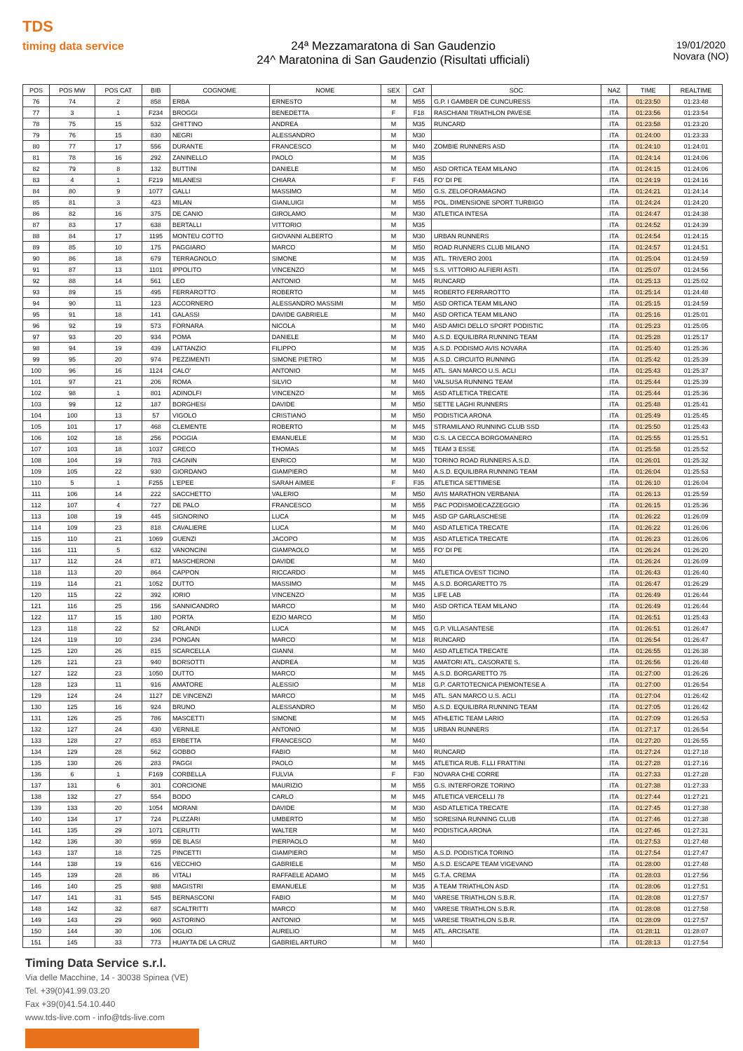TDS
timing data service
24ª Mezzamaratona di San Gaudenzio
24^ Maratonina di San Gaudenzio (Risultati ufficiali)
19/01/2020
Novara (NO)
| POS | POS MW | POS CAT | BIB | COGNOME | NOME | SEX | CAT | SOC | NAZ | TIME | REALTIME |
| --- | --- | --- | --- | --- | --- | --- | --- | --- | --- | --- | --- |
| 76 | 74 | 2 | 858 | ERBA | ERNESTO | M | M55 | G.P. I GAMBER DE CUNCURESS | ITA | 01:23:50 | 01:23:48 |
| 77 | 3 | 1 | F234 | BROGGI | BENEDETTA | F | F18 | RASCHIANI TRIATHLON PAVESE | ITA | 01:23:56 | 01:23:54 |
| 78 | 75 | 15 | 532 | GHITTINO | ANDREA | M | M35 | RUNCARD | ITA | 01:23:58 | 01:23:20 |
| 79 | 76 | 15 | 830 | NEGRI | ALESSANDRO | M | M30 | | ITA | 01:24:00 | 01:23:33 |
| 80 | 77 | 17 | 556 | DURANTE | FRANCESCO | M | M40 | ZOMBIE RUNNERS ASD | ITA | 01:24:10 | 01:24:01 |
| 81 | 78 | 16 | 292 | ZANINELLO | PAOLO | M | M35 | | ITA | 01:24:14 | 01:24:06 |
| 82 | 79 | 8 | 132 | BUTTINI | DANIELE | M | M50 | ASD ORTICA TEAM MILANO | ITA | 01:24:15 | 01:24:06 |
| 83 | 4 | 1 | F219 | MILANESI | CHIARA | F | F45 | FO' DI PE | ITA | 01:24:19 | 01:24:16 |
| 84 | 80 | 9 | 1077 | GALLI | MASSIMO | M | M50 | G.S. ZELOFORAMAGNO | ITA | 01:24:21 | 01:24:14 |
| 85 | 81 | 3 | 423 | MILAN | GIANLUIGI | M | M55 | POL. DIMENSIONE SPORT TURBIGO | ITA | 01:24:24 | 01:24:20 |
| 86 | 82 | 16 | 375 | DE CANIO | GIROLAMO | M | M30 | ATLETICA INTESA | ITA | 01:24:47 | 01:24:38 |
| 87 | 83 | 17 | 638 | BERTALLI | VITTORIO | M | M35 | | ITA | 01:24:52 | 01:24:39 |
| 88 | 84 | 17 | 1195 | MONTEU COTTO | GIOVANNI ALBERTO | M | M30 | URBAN RUNNERS | ITA | 01:24:54 | 01:24:15 |
| 89 | 85 | 10 | 175 | PAGGIARO | MARCO | M | M50 | ROAD RUNNERS CLUB MILANO | ITA | 01:24:57 | 01:24:51 |
| 90 | 86 | 18 | 679 | TERRAGNOLO | SIMONE | M | M35 | ATL. TRIVERO 2001 | ITA | 01:25:04 | 01:24:59 |
| 91 | 87 | 13 | 1101 | IPPOLITO | VINCENZO | M | M45 | S.S. VITTORIO ALFIERI ASTI | ITA | 01:25:07 | 01:24:56 |
| 92 | 88 | 14 | 561 | LEO | ANTONIO | M | M45 | RUNCARD | ITA | 01:25:13 | 01:25:02 |
| 93 | 89 | 15 | 495 | FERRAROTTO | ROBERTO | M | M45 | ROBERTO FERRAROTTO | ITA | 01:25:14 | 01:24:48 |
| 94 | 90 | 11 | 123 | ACCORNERO | ALESSANDRO MASSIMI | M | M50 | ASD ORTICA TEAM MILANO | ITA | 01:25:15 | 01:24:59 |
| 95 | 91 | 18 | 141 | GALASSI | DAVIDE GABRIELE | M | M40 | ASD ORTICA TEAM MILANO | ITA | 01:25:16 | 01:25:01 |
| 96 | 92 | 19 | 573 | FORNARA | NICOLA | M | M40 | ASD AMICI DELLO SPORT PODISTIC | ITA | 01:25:23 | 01:25:05 |
| 97 | 93 | 20 | 934 | POMA | DANIELE | M | M40 | A.S.D. EQUILIBRA RUNNING TEAM | ITA | 01:25:28 | 01:25:17 |
| 98 | 94 | 19 | 439 | LATTANZIO | FILIPPO | M | M35 | A.S.D. PODISMO AVIS NOVARA | ITA | 01:25:40 | 01:25:36 |
| 99 | 95 | 20 | 974 | PEZZIMENTI | SIMONE PIETRO | M | M35 | A.S.D. CIRCUITO RUNNING | ITA | 01:25:42 | 01:25:39 |
| 100 | 96 | 16 | 1124 | CALO' | ANTONIO | M | M45 | ATL. SAN MARCO U.S. ACLI | ITA | 01:25:43 | 01:25:37 |
| 101 | 97 | 21 | 206 | ROMA | SILVIO | M | M40 | VALSUSA RUNNING TEAM | ITA | 01:25:44 | 01:25:39 |
| 102 | 98 | 1 | 801 | ADINOLFI | VINCENZO | M | M65 | ASD ATLETICA TRECATE | ITA | 01:25:44 | 01:25:36 |
| 103 | 99 | 12 | 187 | BORGHESI | DAVIDE | M | M50 | SETTE LAGHI RUNNERS | ITA | 01:25:48 | 01:25:41 |
| 104 | 100 | 13 | 57 | VIGOLO | CRISTIANO | M | M50 | PODISTICA ARONA | ITA | 01:25:49 | 01:25:45 |
| 105 | 101 | 17 | 468 | CLEMENTE | ROBERTO | M | M45 | STRAMILANO RUNNING CLUB SSD | ITA | 01:25:50 | 01:25:43 |
| 106 | 102 | 18 | 256 | POGGIA | EMANUELE | M | M30 | G.S. LA CECCA BORGOMANERO | ITA | 01:25:55 | 01:25:51 |
| 107 | 103 | 18 | 1037 | GRECO | THOMAS | M | M45 | TEAM 3 ESSE | ITA | 01:25:58 | 01:25:52 |
| 108 | 104 | 19 | 783 | CAGNIN | ENRICO | M | M30 | TORINO ROAD RUNNERS A.S.D. | ITA | 01:26:01 | 01:25:32 |
| 109 | 105 | 22 | 930 | GIORDANO | GIAMPIERO | M | M40 | A.S.D. EQUILIBRA RUNNING TEAM | ITA | 01:26:04 | 01:25:53 |
| 110 | 5 | 1 | F255 | L'EPEE | SARAH AIMEE | F | F35 | ATLETICA SETTIMESE | ITA | 01:26:10 | 01:26:04 |
| 111 | 106 | 14 | 222 | SACCHETTO | VALERIO | M | M50 | AVIS MARATHON VERBANIA | ITA | 01:26:13 | 01:25:59 |
| 112 | 107 | 4 | 727 | DE PALO | FRANCESCO | M | M55 | P&C PODISMOECAZZEGGIO | ITA | 01:26:15 | 01:25:36 |
| 113 | 108 | 19 | 445 | SIGNORINO | LUCA | M | M45 | ASD GP GARLASCHESE | ITA | 01:26:22 | 01:26:09 |
| 114 | 109 | 23 | 818 | CAVALIERE | LUCA | M | M40 | ASD ATLETICA TRECATE | ITA | 01:26:22 | 01:26:06 |
| 115 | 110 | 21 | 1069 | GUENZI | JACOPO | M | M35 | ASD ATLETICA TRECATE | ITA | 01:26:23 | 01:26:06 |
| 116 | 111 | 5 | 632 | VANONCINI | GIAMPAOLO | M | M55 | FO' DI PE | ITA | 01:26:24 | 01:26:20 |
| 117 | 112 | 24 | 871 | MASCHERONI | DAVIDE | M | M40 | | ITA | 01:26:24 | 01:26:09 |
| 118 | 113 | 20 | 864 | CAPPON | RICCARDO | M | M45 | ATLETICA OVEST TICINO | ITA | 01:26:43 | 01:26:40 |
| 119 | 114 | 21 | 1052 | DUTTO | MASSIMO | M | M45 | A.S.D. BORGARETTO 75 | ITA | 01:26:47 | 01:26:29 |
| 120 | 115 | 22 | 392 | IORIO | VINCENZO | M | M35 | LIFE LAB | ITA | 01:26:49 | 01:26:44 |
| 121 | 116 | 25 | 156 | SANNICANDRO | MARCO | M | M40 | ASD ORTICA TEAM MILANO | ITA | 01:26:49 | 01:26:44 |
| 122 | 117 | 15 | 180 | PORTA | EZIO MARCO | M | M50 | | ITA | 01:26:51 | 01:25:43 |
| 123 | 118 | 22 | 52 | ORLANDI | LUCA | M | M45 | G.P. VILLASANTESE | ITA | 01:26:51 | 01:26:47 |
| 124 | 119 | 10 | 234 | PONGAN | MARCO | M | M18 | RUNCARD | ITA | 01:26:54 | 01:26:47 |
| 125 | 120 | 26 | 815 | SCARCELLA | GIANNI | M | M40 | ASD ATLETICA TRECATE | ITA | 01:26:55 | 01:26:38 |
| 126 | 121 | 23 | 940 | BORSOTTI | ANDREA | M | M35 | AMATORI ATL. CASORATE S. | ITA | 01:26:56 | 01:26:48 |
| 127 | 122 | 23 | 1050 | DUTTO | MARCO | M | M45 | A.S.D. BORGARETTO 75 | ITA | 01:27:00 | 01:26:26 |
| 128 | 123 | 11 | 916 | AMATORE | ALESSIO | M | M18 | G.P. CARTOTECNICA PIEMONTESE A | ITA | 01:27:00 | 01:26:54 |
| 129 | 124 | 24 | 1127 | DE VINCENZI | MARCO | M | M45 | ATL. SAN MARCO U.S. ACLI | ITA | 01:27:04 | 01:26:42 |
| 130 | 125 | 16 | 924 | BRUNO | ALESSANDRO | M | M50 | A.S.D. EQUILIBRA RUNNING TEAM | ITA | 01:27:05 | 01:26:42 |
| 131 | 126 | 25 | 786 | MASCETTI | SIMONE | M | M45 | ATHLETIC TEAM LARIO | ITA | 01:27:09 | 01:26:53 |
| 132 | 127 | 24 | 430 | VERNILE | ANTONIO | M | M35 | URBAN RUNNERS | ITA | 01:27:17 | 01:26:54 |
| 133 | 128 | 27 | 853 | ERBETTA | FRANCESCO | M | M40 | | ITA | 01:27:20 | 01:26:55 |
| 134 | 129 | 28 | 562 | GOBBO | FABIO | M | M40 | RUNCARD | ITA | 01:27:24 | 01:27:18 |
| 135 | 130 | 26 | 283 | PAGGI | PAOLO | M | M45 | ATLETICA RUB. F.LLI FRATTINI | ITA | 01:27:28 | 01:27:16 |
| 136 | 6 | 1 | F169 | CORBELLA | FULVIA | F | F30 | NOVARA CHE CORRE | ITA | 01:27:33 | 01:27:28 |
| 137 | 131 | 6 | 301 | CORCIONE | MAURIZIO | M | M55 | G.S. INTERFORZE TORINO | ITA | 01:27:38 | 01:27:33 |
| 138 | 132 | 27 | 554 | BODO | CARLO | M | M45 | ATLETICA VERCELLI 78 | ITA | 01:27:44 | 01:27:21 |
| 139 | 133 | 20 | 1054 | MORANI | DAVIDE | M | M30 | ASD ATLETICA TRECATE | ITA | 01:27:45 | 01:27:38 |
| 140 | 134 | 17 | 724 | PLIZZARI | UMBERTO | M | M50 | SORESINA RUNNING CLUB | ITA | 01:27:46 | 01:27:38 |
| 141 | 135 | 29 | 1071 | CERUTTI | WALTER | M | M40 | PODISTICA ARONA | ITA | 01:27:46 | 01:27:31 |
| 142 | 136 | 30 | 959 | DE BLASI | PIERPAOLO | M | M40 | | ITA | 01:27:53 | 01:27:48 |
| 143 | 137 | 18 | 725 | PINCETTI | GIAMPIERO | M | M50 | A.S.D. PODISTICA TORINO | ITA | 01:27:54 | 01:27:47 |
| 144 | 138 | 19 | 616 | VECCHIO | GABRIELE | M | M50 | A.S.D. ESCAPE TEAM VIGEVANO | ITA | 01:28:00 | 01:27:48 |
| 145 | 139 | 28 | 86 | VITALI | RAFFAELE ADAMO | M | M45 | G.T.A. CREMA | ITA | 01:28:03 | 01:27:56 |
| 146 | 140 | 25 | 988 | MAGISTRI | EMANUELE | M | M35 | A TEAM TRIATHLON ASD | ITA | 01:28:06 | 01:27:51 |
| 147 | 141 | 31 | 545 | BERNASCONI | FABIO | M | M40 | VARESE TRIATHLON S.B.R. | ITA | 01:28:08 | 01:27:57 |
| 148 | 142 | 32 | 687 | SCALTRITTI | MARCO | M | M40 | VARESE TRIATHLON S.B.R. | ITA | 01:28:08 | 01:27:58 |
| 149 | 143 | 29 | 960 | ASTORINO | ANTONIO | M | M45 | VARESE TRIATHLON S.B.R. | ITA | 01:28:09 | 01:27:57 |
| 150 | 144 | 30 | 106 | OGLIO | AURELIO | M | M45 | ATL. ARCISATE | ITA | 01:28:11 | 01:28:07 |
| 151 | 145 | 33 | 773 | HUAYTA DE LA CRUZ | GABRIEL ARTURO | M | M40 | | ITA | 01:28:13 | 01:27:54 |
Timing Data Service s.r.l.
Via delle Macchine, 14 - 30038 Spinea (VE)
Tel. +39(0)41.99.03.20
Fax +39(0)41.54.10.440
www.tds-live.com - info@tds-live.com